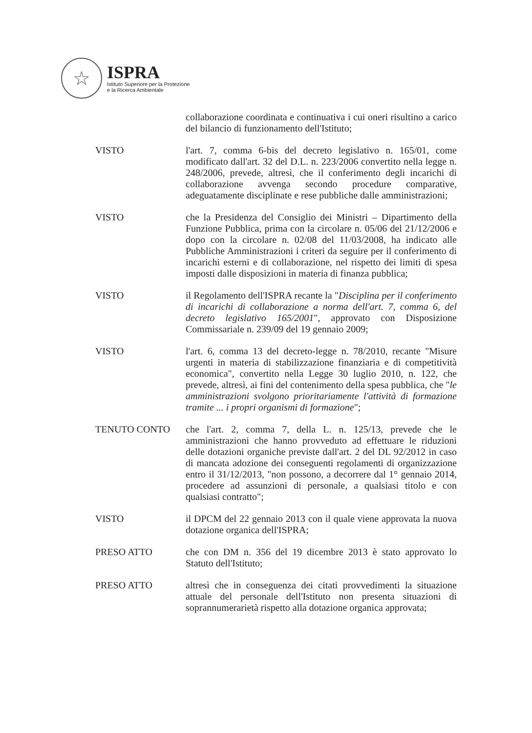☆
ISPRA
Istituto Superiore per la Protezione
e la Ricerca Ambientale
collaborazione coordinata e continuativa i cui oneri risultino a carico del bilancio di funzionamento dell'Istituto;
VISTO l'art. 7, comma 6-bis del decreto legislativo n. 165/01, come modificato dall'art. 32 del D.L. n. 223/2006 convertito nella legge n. 248/2006, prevede, altresì, che il conferimento degli incarichi di collaborazione avvenga secondo procedure comparative, adeguatamente disciplinate e rese pubbliche dalle amministrazioni;
VISTO che la Presidenza del Consiglio dei Ministri – Dipartimento della Funzione Pubblica, prima con la circolare n. 05/06 del 21/12/2006 e dopo con la circolare n. 02/08 del 11/03/2008, ha indicato alle Pubbliche Amministrazioni i criteri da seguire per il conferimento di incarichi esterni e di collaborazione, nel rispetto dei limiti di spesa imposti dalle disposizioni in materia di finanza pubblica;
VISTO il Regolamento dell'ISPRA recante la "Disciplina per il conferimento di incarichi di collaborazione a norma dell'art. 7, comma 6, del decreto legislativo 165/2001", approvato con Disposizione Commissariale n. 239/09 del 19 gennaio 2009;
VISTO l'art. 6, comma 13 del decreto-legge n. 78/2010, recante "Misure urgenti in materia di stabilizzazione finanziaria e di competitività economica", convertito nella Legge 30 luglio 2010, n. 122, che prevede, altresì, ai fini del contenimento della spesa pubblica, che "le amministrazioni svolgono prioritariamente l'attività di formazione tramite ... i propri organismi di formazione";
TENUTO CONTO che l'art. 2, comma 7, della L. n. 125/13, prevede che le amministrazioni che hanno provveduto ad effettuare le riduzioni delle dotazioni organiche previste dall'art. 2 del DL 92/2012 in caso di mancata adozione dei conseguenti regolamenti di organizzazione entro il 31/12/2013, "non possono, a decorrere dal 1° gennaio 2014, procedere ad assunzioni di personale, a qualsiasi titolo e con qualsiasi contratto";
VISTO il DPCM del 22 gennaio 2013 con il quale viene approvata la nuova dotazione organica dell'ISPRA;
PRESO ATTO che con DM n. 356 del 19 dicembre 2013 è stato approvato lo Statuto dell'Istituto;
PRESO ATTO altresì che in conseguenza dei citati provvedimenti la situazione attuale del personale dell'Istituto non presenta situazioni di soprannumerarietà rispetto alla dotazione organica approvata;